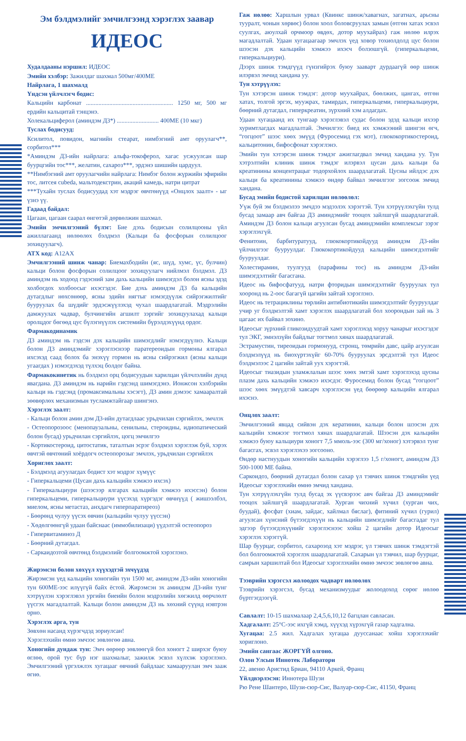Эм бэлдмэлийг эмчилгээнд хэрэглэх заавар
ИДЕОС
Худалдааны нэршил: ИДЕОС
Эмийн хэлбэр: Зажилдаг шахмал 500мг/400МЕ
Найрлага, 1 шахмалд
Үндсэн үйлчлэгч бодис:
Кальцийн карбонат ........................................................ 1250 мг, 500 мг ердийн кальцитай тэнцэнэ.
Холекальциферол (аминдэм Д3*) ........................... 400МЕ (10 мкг)
Туслах бодисууд:
Ксилитол, повидон, магнийн стеарат, нимбэгний амт оруулагч**, сорбитол***
*Аминдэм Д3-ийн найрлага: альфа-токоферол, хагас усжуулсан шар буурцгийн тос***, желатин, сахароз***, эрдэнэ шишийн цардуул.
**Нимбэгний амт оруулагчийн найрлага: Нимбэг болон жүржийн эфирийн тос, литсея cubeda, мальтодекстрин, акаций камедь, натри цитрат
***Тухайн туслах бодисуудад хэт мэдрэг өвчтөнүүд «Онцлох заалт» - ыг үзнэ үү.
Гадаад байдал:
Цагаан, цагаан саарал өнгөтэй дөрвөлжин шахмал.
Эмийн эмчилгээний бүлэг: Бие дэхь бодисын солилцооны үйл ажиллагаанд нөлөөлөх бэлдмэл (Кальци ба фосфорын солилцоог зохицуулагч).
АТХ код: A12AX
Эмчилгээний шинж чанар: Биемахбодийн (яс, шүд, хумс, үс, булчин) кальци болон фосфорын солилцоог зохицуулагч нийлмэл бэлдмэл. Д3 аминдэм нь ходоод гэдэсний зам дахь кальцийн шимэгдэл болон ясны эдэд холбогдох холбоосыг ихэсгэдэг. Бие дэхь аминдэм Д3 ба кальцийн дутагдлыг нөхсөнөөр, ясны эдийн нягтыг нэмэгдүүлж сийрэгжилтийг бууруулах ба шүдийг эрдэсжүүлэхэд чухал шаардлагатай. Мэдрэлийн дамжуулах чадвар, булчингийн агшилт зэргийг зохицуулахад кальци оролцдог бөгөөд цус бүлэгнүүлэх системийн бүрэлдэхүүнд ордог.
Фармакодинамик
Д3 аминдэм нь гэдсэн дэх кальцийн шимэгдлийг нэмэгдүүлнэ. Кальци болон Д3 аминдэмийг хэрэглэснээр паратереоидын гормоны ялгарал ихсэхэд саад болох ба энэхүү гормон нь ясны сийрэгжил (ясны кальци угаагдах ) нэмэгдэхэд түлхэц болдог байна.
Фармакокинетик нь бэлдмэл орц бодисуудын харилцан үйлчлэлийн дүнд явагдана. Д3 аминдэм нь нарийн гэдсэнд шимэгдэнэ. Ионжсон хэлбэрийн кальци нь гэдсэнд (промаксимальны хэсэгт), Д3 амин дэмээс хамааралтай зөөвөрлөх механизмын тусламжтайгаар шингэнэ.
Хэрэглэх заалт:
- Кальци болон амин дэм Д3-ийн дутагдлаас урьдчилан сэргийлэх, эмчлэх
- Остеопорозоос (менопаузальны, сенильны, стероидны, идиопатический болон бусад) урьдчилан сэргийлэх, цогц эмчилгээ
- Кортикостероид, цитостатик, таталтын эсрэг бэлдмэл хэрэглэж буй, хэрэх өвчтэй өвчтөний хоёрдогч остеопорозыг эмчлэх, урьдчилан сэргийлэх
Хориглох заалт:
- Бэлдмэлд агуулагдах бодист хэт мэдрэг хүмүүс
- Гиперкальцеми (Цусан дахь кальцийн хэмжээ ихсэх)
- Гиперкальциури (шээсээр ялгарах кальцийн хэмжээ ихэссэн) болон гиперкальцеми, гиперкальциури үүсэхэд хүргэдэг өвчнүүд ( жишээлбэл, миелом, ясны метастаз, анхдагч гиперпаратиреоз)
- Бөөрөнд чулуу үүсэх өвчин (кальцийн чулуу үүссэн)
- Хөдөлгөөнгүй удаан байснаас (иммобилизаци) үүдэлтэй остеопороз
- Гипервитаминоз Д
- Бөөрний дутагдал.
- Саркаидозтой өвчтөнд бэлдмэлийг болгоомжтой хэрэглэнэ.
Жирэмсэн болон хөхүүл хүүхэдтэй эхчүүдэд
Жирэмсэн үед кальцийн хоногийн тун 1500 мг, аминдэм Д3-ийн хоногийн тун 600МЕ-ээс илүүгүй байх ёстой. Жирэмсэн эх аминдэм Д3-ийн тунг хэтрүүлэн хэрэглэвэл ургийн биеийн болон мэдрэлийн хөгжилд өөрчлөлт үүсгэх магадлалтай. Кальци болон аминдэм Д3 нь хөхний сүүнд нэвтрэн орно.
Хэрэглэх арга, тун
Зөвхөн насанд хүрэгчдэд зориулсан!
Хэрэглэхийн өмнө эмчээс зөвлөгөө авна.
Хоногийн дундаж тун: Эмч өөрөөр зөвлөөгүй бол хоногт 2 ширхэг буюу өглөө, орой тус бүр нэг шахмалыг, зажилж эсвэл хүлхэж хэрэглэнэ. Эмчилгээний үргэлжлэх хугацааг өвчний байдлаас хамааруулан эмч зааж өгнө.
Гаж нөлөө: Харшлын урвал (Квинкс шинж/хавагнах, загатнах, арьсны тууралт, чонын хөрвөс) болон хоол боловсруулах замын (өтгөн хатах эсвэл суулгах, аюулхай орчмоор өвдөх, дотор муухайрах) гаж нөлөө илрэх магадлалтай. Удаан хугацаагаар эмчлэх үед ховор тохиолдолд цус болон шээсэн дэх кальцийн хэмжээ ихэсч болзошгүй. (гиперкальцеми, гиперкальциури).
Дээрх шинж тэмдгүүд гүнзгийрэх буюу зааварт дурдаагүй өөр шинж илэрвэл эмчид хандана уу.
Тун хэтрүүлэх:
Тун хэтэрсэн шинж тэмдэг: дотор муухайрах, бөөлжих, цангах, өтгөн хатах, толгой эргэх, муужрах, тамирдах, гиперкальцеми, гиперкальциури, бөөрний дутагдал, гиперкреатин, зүрхний хэм алдагдах.
Удаан хугацаанд их тунгаар хэрэглэвэл судас болон эдэд кальци ихээр хуримтлагдах магадлалтай. Эмчилгээ: биед их хэмжээний шингэн өгч, “гогцоот” шээс хөөх эмүүд (Фуросемид гэх мэт), глюкокортикостероид, кальцитонин, бифосфонат хэрэглэнэ.
Эмийн тун хэтэрсэн шинж тэмдэг ажиглагдвал эмчид хандана уу. Тун хэтрэлтийн клиник шинж тэмдэг илэрвэл цусан дахь кальци ба креатинины концентрацыг тодорхойлох шаардлагатай. Цусны ийлдэс дэх кальци ба креатинины хэмжээ өндөр байвал эмчилгээг зогсоож эмчид хандана.
Бусад эмийн бодистой харилцан нөлөөлөл:
Уүж буй эм бэлдмэлээ эмчдээ мэдээлэх хэрэгтэй. Тун хэтрүүлэхгүйн тулд бусад замаар авч байгаа Д3 аминдэмийг тооцох зайлшгүй шаардлагатай. Аминдэм Д3 болон кальци агуулсан бусад аминдэмийн комплексыг зэрэг хэрэглэхгүй.
Фенитоин, барбитуратууд, глюкокортикойдууд аминдэм Д3-ийн үйлчилгээг бууруулдаг. Глюкокортикойдууд кальцийн шимэгдэлтийг бууруулдаг.
Холестирамин, туулгууд (парафины тос) нь аминдэм Д3-ийн шимэгдэлтийг багасгана.
Идеос нь бифосфатууд, натри фторидын шимэгдэлтийг бууруулах тул хооронд нь 2-оос багагүй цагийн зайтай хэрэглэнэ.
Идеос нь тетрациклины төрлийн антибиотикийн шимэгдэлтийг бууруулдаг учир уг бэлдмэлтэй хамт хэрэглэх шаардлагатай бол хоорондын зай нь 3 цагаас их байвал зохино.
Идеосыг зүрхний гликозидуудтай хамт хэрэглэхэд хоруу чанарыг ихэсгэдэг тул ЭКГ, эмнэлзүйн байдлыг тогтмол хянах шаардлагатай.
Эстрамустин, тиреоидын гормонууд, стронц, төмрийн давс, цайр агуулсан бэлдмэлүүд нь биохүртэхүйг 60-70% бууруулах эрсдэлтэй тул Идеос бэлдмэлээс 2 цагийн зайтай уух хэрэгтэй.
Идеосыг тиазидын уламжлалын шээс хөөх эмтэй хамт хэрэглэхэд цусны плазм дахь кальцийн хэмжээ ихэсдэг. Фуросемид болон бусад “гогцоот” шээс хөөх эмүүдтэй хавсарч хэрэглэсэн үед бөөрөөр кальцийн ялгарал ихэснэ.
Онцлох заалт:
Эмчилгээний явцад сийвэн дэх кератинин, кальци болон шээсэн дэх кальцийн хэмжээг тогтмол хянах шаардлагатай. Шээсэн дэх кальцийн хэмжээ буюу кальциури хоногт 7,5 ммоль-ээс (300 мг/хоног) хэтэрвэл тунг багасгах, эсвэл хэрэглэхээ зогсооно.
Өндөр настнуудын хоногийн кальцийн хэрэглээ 1,5 г/хоногт, аминдэм Д3 500-1000 МЕ байна.
Саркоидоз, бөөрний дутагдал болон сахар үл тэвчих шинж тэмдгийн үед Идеосыг хэрэглэхийн өмнө эмчид хандана.
Тун хэтрүүлэхгүйн тулд бусад эх үүсвэрээс авч байгаа Д3 аминдэмийг тооцох зайлшгүй шаардлагатай. Хурган чихний хүчил (хурган чих, буудай), фосфат (хиам, зайдас, хайлмал бяслаг), фитиний хүчил (гурил) агуулсан хүнсний бүтээгдэхүүн нь кальцийн шимэгдлийг багасгадаг тул эдгээр бүтээгдэхүүнийг хэрэглэснээс хойш 2 цагийн дотор Идеосыг хэрэглэх хэрэггүй.
Шар буурцаг, сорбитол, сахарозод хэт мэдрэг, үл тэвчих шинж тэмдэгтэй бол болгоомжтой хэрэглэх шаардлагатай. Сахарын үл тэвчил, шар буурцаг, самрын харшилтай бол Идеосыг хэрэглэхийн өмнө эмчээс зөвлөгөө авна.
Тээврийн хэрэгсэл жолоодох чадварт нөлөөлөх
Тээврийн хэрэгсэл, бусад механизмуудыг жолоодоход сөрөг нөлөө бүртгэгдээгүй.
Савлалт: 10-15 шахмалаар 2,4,5,6,10,12 багцлан савласан.
Хадгалалт: 25°С-ээс ихгүй хэмд, хүүхэд хүрэхгүй газар хадгална.
Хугацаа: 2.5 жил. Хадгалах хугацаа дууссанаас хойш хэрэглэхийг хориглоно.
Эмийн сангаас ЖОРГҮЙ олгоно.
Олон Улсын Иннотек Лаборатори
22, авеню Аристид Бриан, 94110 Аркей, Франц
Үйлдвэрлэсэн: Иннотера Шузи
Рю Рене Шантеро, Шузи-сюр-Сис, Валуар-сюр-Сис, 41150, Франц